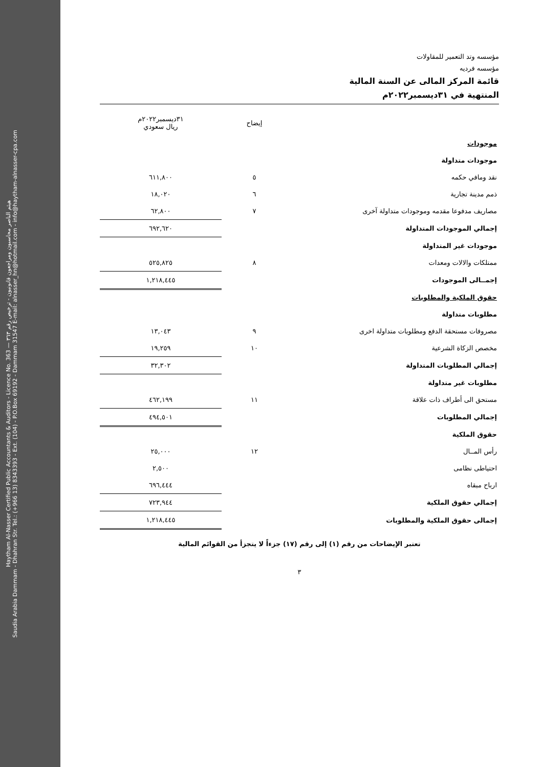Haytham Al-Nasser Certified Public Accountants & Auditors - Licence No. 363 — هيثم الناصر محاسبون ومراجعون قانونيون - ترخيص رقم ٣٦٣
Saudia Arabia Dammam - Dhahran Str. Tel.: (+966 13) 8343393 - Ext. (104) - P.O.Box 69192 - Dammam 31547 E-mail: alnasser_hn@hotmail.com - info@haytham-alnasser-cpa.com
مؤسسه وتد التعمير للمقاولات
مؤسسه فرديه
قائمة المركز المالى عن السنة المالية
المنتهية في ٣١ديسمبر٢٠٢٢م
| | إيضاح | ٣١ديسمبر٢٠٢٢م ريال سعودي |
| --- | --- | --- |
| موجودات | | |
| موجودات متداولة | | |
| نقد ومافي حكمه | ٥ | ٦١١,٨٠٠ |
| ذمم مدينة تجارية | ٦ | ١٨,٠٢٠ |
| مصاريف مدفوعا مقدمه وموجودات متداولة آخرى | ٧ | ٦٢,٨٠٠ |
| إجمالي الموجودات المتداولة | | ٦٩٢,٦٢٠ |
| موجودات غير المتداولة | | |
| ممتلكات والالات ومعدات | ٨ | ٥٢٥,٨٢٥ |
| إجمــالى الموجودات | | ١,٢١٨,٤٤٥ |
| حقوق الملكية والمطلوبات | | |
| مطلوبات متداولة | | |
| مصروفات مستحقة الدفع ومطلوبات متداولة اخرى | ٩ | ١٣,٠٤٣ |
| مخصص الزكاة الشرعية | ١٠ | ١٩,٢٥٩ |
| إجمالي المطلوبات المتداولة | | ٣٢,٣٠٢ |
| مطلوبات غير متداولة | | |
| مستحق الى أطراف ذات علاقة | ١١ | ٤٦٢,١٩٩ |
| إجمالي المطلوبات | | ٤٩٤,٥٠١ |
| حقوق الملكية | | |
| رأس المــال | ١٢ | ٢٥,٠٠٠ |
| احتياطى نظامى | | ٢,٥٠٠ |
| ارباح مبقاه | | ٦٩٦,٤٤٤ |
| إجمالي حقوق الملكية | | ٧٢٣,٩٤٤ |
| إجمالى حقوق الملكية والمطلوبات | | ١,٢١٨,٤٤٥ |
تعتبر الإيضاحات من رقم (١) إلى رقم (١٧) جزءاً لا يتجزأ من القوائم المالية
٣